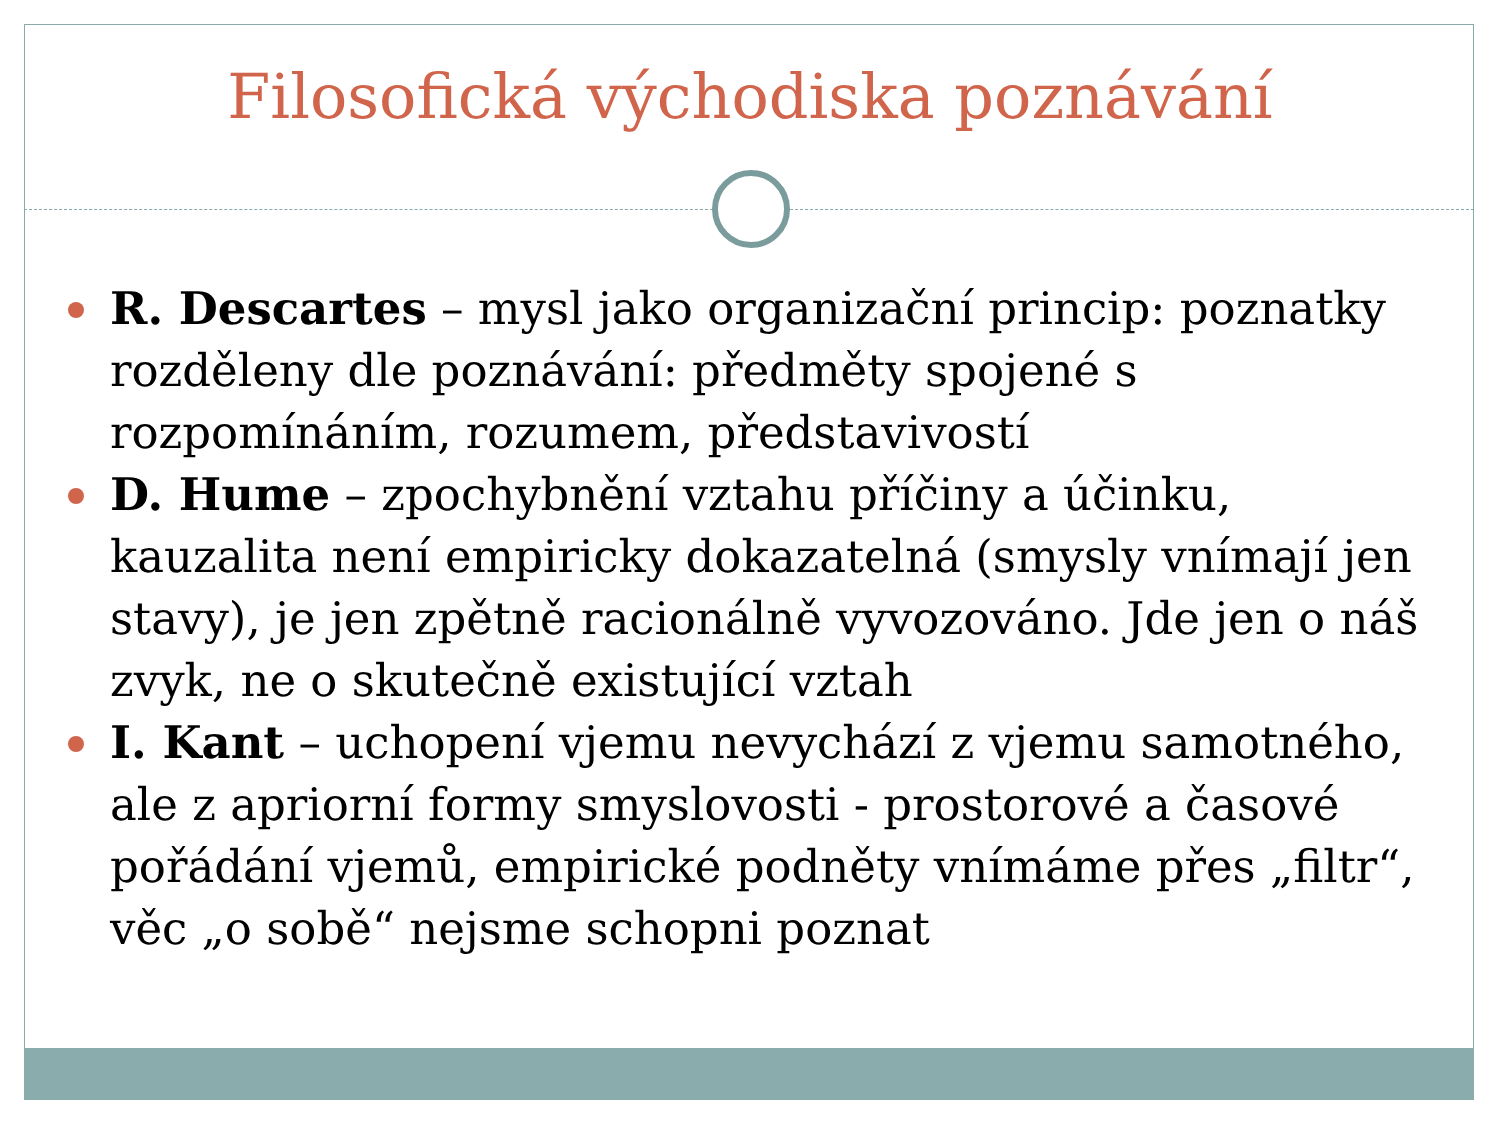Filosofická východiska poznávání
R. Descartes – mysl jako organizační princip: poznatky rozděleny dle poznávání: předměty spojené s rozpomínáním, rozumem, představivostí
D. Hume – zpochybnění vztahu příčiny a účinku, kauzalita není empiricky dokazatelná (smysly vnímají jen stavy), je jen zpětně racionálně vyvozováno. Jde jen o náš zvyk, ne o skutečně existující vztah
I. Kant – uchopení vjemu nevychází z vjemu samotného, ale z apriorní formy smyslovosti - prostorové a časové pořádání vjemů, empirické podněty vnímáme přes „filtr“, věc „o sobě“ nejsme schopni poznat